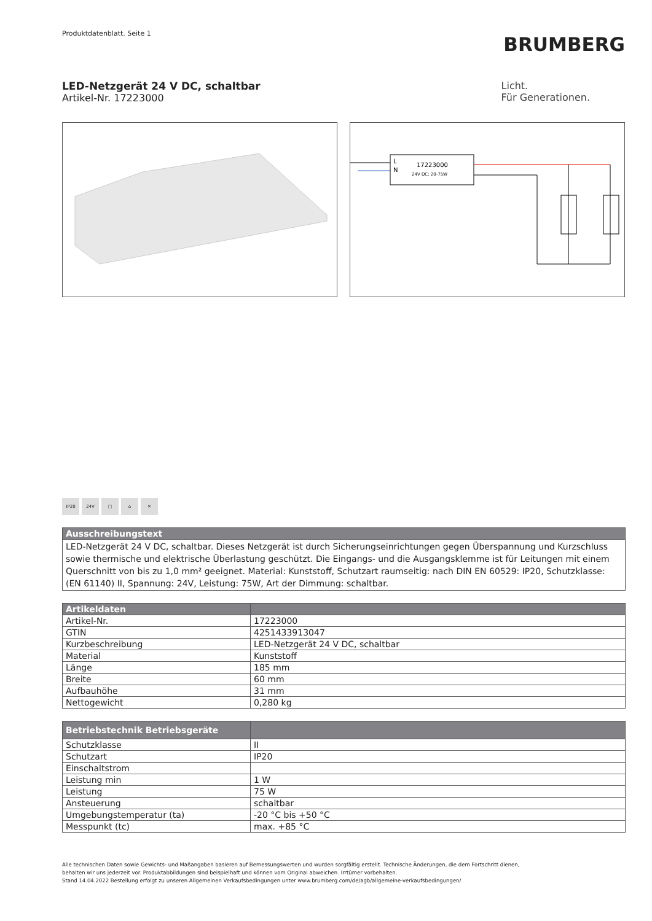Produktdatenblatt. Seite 1
BRUMBERG
LED-Netzgerät 24 V DC, schaltbar
Artikel-Nr. 17223000
Licht.
Für Generationen.
L
N
17223000
24V DC; 20-75W
IP20 24V □ ⌂ ✕
| Ausschreibungstext |
| --- |
| LED-Netzgerät 24 V DC, schaltbar. Dieses Netzgerät ist durch Sicherungseinrichtungen gegen Überspannung und Kurzschluss sowie thermische und elektrische Überlastung geschützt. Die Eingangs- und die Ausgangsklemme ist für Leitungen mit einem Querschnitt von bis zu 1,0 mm² geeignet. Material: Kunststoff, Schutzart raumseitig: nach DIN EN 60529: IP20, Schutzklasse: (EN 61140) II, Spannung: 24V, Leistung: 75W, Art der Dimmung: schaltbar. |
| Artikeldaten | |
| --- | --- |
| Artikel-Nr. | 17223000 |
| GTIN | 4251433913047 |
| Kurzbeschreibung | LED-Netzgerät 24 V DC, schaltbar |
| Material | Kunststoff |
| Länge | 185 mm |
| Breite | 60 mm |
| Aufbauhöhe | 31 mm |
| Nettogewicht | 0,280 kg |
| Betriebstechnik Betriebsgeräte | |
| --- | --- |
| Schutzklasse | II |
| Schutzart | IP20 |
| Einschaltstrom | |
| Leistung min | 1 W |
| Leistung | 75 W |
| Ansteuerung | schaltbar |
| Umgebungstemperatur (ta) | -20 °C bis +50 °C |
| Messpunkt (tc) | max. +85 °C |
Alle technischen Daten sowie Gewichts- und Maßangaben basieren auf Bemessungswerten und wurden sorgfältig erstellt. Technische Änderungen, die dem Fortschritt dienen,
behalten wir uns jederzeit vor. Produktabbildungen sind beispielhaft und können vom Original abweichen. Irrtümer vorbehalten.
Stand 14.04.2022 Bestellung erfolgt zu unseren Allgemeinen Verkaufsbedingungen unter www.brumberg.com/de/agb/allgemeine-verkaufsbedingungen/